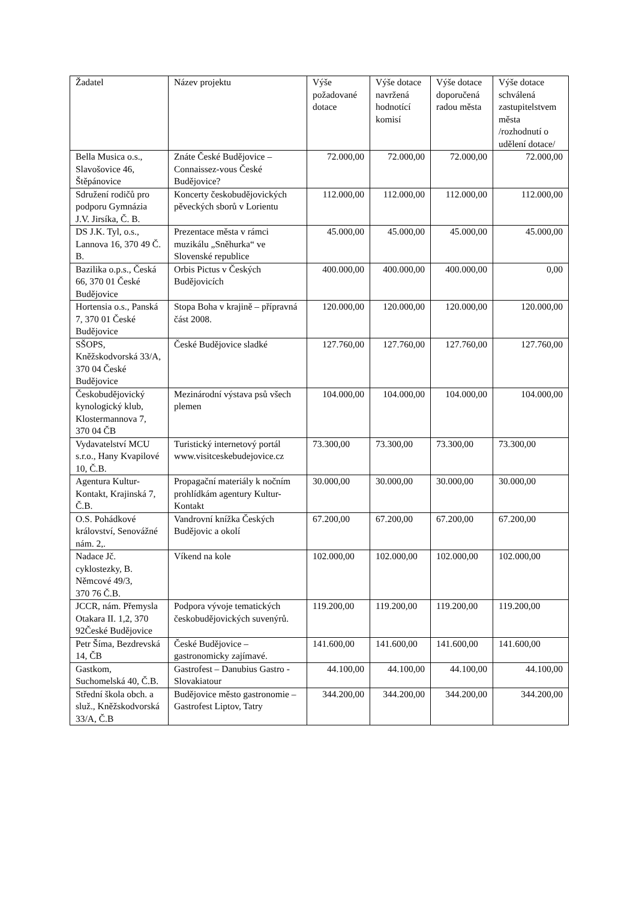| Žadatel | Název projektu | Výše požadované dotace | Výše dotace navržená hodnotící komisí | Výše dotace doporučená radou města | Výše dotace schválená zastupitelstvem města /rozhodnutí o udělení dotace/ |
| --- | --- | --- | --- | --- | --- |
| Bella Musica o.s., Slavošovice 46, Štěpánovice | Znáte České Budějovice – Connaissez-vous České Budějovice? | 72.000,00 | 72.000,00 | 72.000,00 | 72.000,00 |
| Sdružení rodičů pro podporu Gymnázia J.V. Jirsíka, Č. B. | Koncerty českobudějovických pěveckých sborů v Lorientu | 112.000,00 | 112.000,00 | 112.000,00 | 112.000,00 |
| DS J.K. Tyl, o.s., Lannova 16, 370 49 Č. B. | Prezentace města v rámci muzikálu „Sněhurka“ ve Slovenské republice | 45.000,00 | 45.000,00 | 45.000,00 | 45.000,00 |
| Bazilika o.p.s., Česká 66, 370 01 České Budějovice | Orbis Pictus v Českých Budějovicích | 400.000,00 | 400.000,00 | 400.000,00 | 0,00 |
| Hortensia o.s., Panská 7, 370 01 České Budějovice | Stopa Boha v krajině – přípravná část 2008. | 120.000,00 | 120.000,00 | 120.000,00 | 120.000,00 |
| SŠOPS, Kněžskodvorská 33/A, 370 04 České Budějovice | České Budějovice sladké | 127.760,00 | 127.760,00 | 127.760,00 | 127.760,00 |
| Českobudějovický kynologický klub, Klostermannova 7, 370 04 ČB | Mezinárodní výstava psů všech plemen | 104.000,00 | 104.000,00 | 104.000,00 | 104.000,00 |
| Vydavatelství MCU s.r.o., Hany Kvapilové 10, Č.B. | Turistický internetový portál www.visitceskebudejovice.cz | 73.300,00 | 73.300,00 | 73.300,00 | 73.300,00 |
| Agentura Kultur-Kontakt, Krajinská 7, Č.B. | Propagační materiály k nočním prohlídkám agentury Kultur-Kontakt | 30.000,00 | 30.000,00 | 30.000,00 | 30.000,00 |
| O.S. Pohádkové království, Senovážné nám. 2,. | Vandrovní knížka Českých Budějovic a okolí | 67.200,00 | 67.200,00 | 67.200,00 | 67.200,00 |
| Nadace Jč. cyklostezky, B. Němcové 49/3, 370 76 Č.B. | Víkend na kole | 102.000,00 | 102.000,00 | 102.000,00 | 102.000,00 |
| JCCR, nám. Přemysla Otakara II. 1,2, 370 92České Budějovice | Podpora vývoje tematických českobudějovických suvenýrů. | 119.200,00 | 119.200,00 | 119.200,00 | 119.200,00 |
| Petr Šíma, Bezdrevská 14, ČB | České Budějovice – gastronomicky zajímavé. | 141.600,00 | 141.600,00 | 141.600,00 | 141.600,00 |
| Gastkom, Suchomelská 40, Č.B. | Gastrofest – Danubius Gastro - Slovakiatour | 44.100,00 | 44.100,00 | 44.100,00 | 44.100,00 |
| Střední škola obch. a služ., Kněžskodvorská 33/A, Č.B | Budějovice město gastronomie – Gastrofest Liptov, Tatry | 344.200,00 | 344.200,00 | 344.200,00 | 344.200,00 |